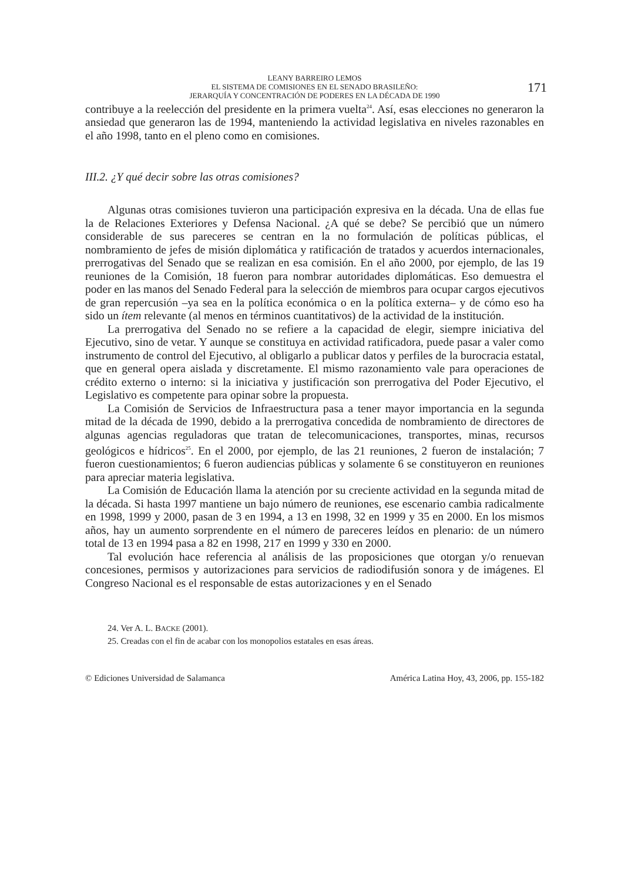LEANY BARREIRO LEMOS
EL SISTEMA DE COMISIONES EN EL SENADO BRASILEÑO:
JERARQUÍA Y CONCENTRACIÓN DE PODERES EN LA DÉCADA DE 1990
171
contribuye a la reelección del presidente en la primera vuelta<sup>24</sup>. Así, esas elecciones no generaron la ansiedad que generaron las de 1994, manteniendo la actividad legislativa en niveles razonables en el año 1998, tanto en el pleno como en comisiones.
III.2. ¿Y qué decir sobre las otras comisiones?
Algunas otras comisiones tuvieron una participación expresiva en la década. Una de ellas fue la de Relaciones Exteriores y Defensa Nacional. ¿A qué se debe? Se percibió que un número considerable de sus pareceres se centran en la no formulación de políticas públicas, el nombramiento de jefes de misión diplomática y ratificación de tratados y acuerdos internacionales, prerrogativas del Senado que se realizan en esa comisión. En el año 2000, por ejemplo, de las 19 reuniones de la Comisión, 18 fueron para nombrar autoridades diplomáticas. Eso demuestra el poder en las manos del Senado Federal para la selección de miembros para ocupar cargos ejecutivos de gran repercusión –ya sea en la política económica o en la política externa– y de cómo eso ha sido un ítem relevante (al menos en términos cuantitativos) de la actividad de la institución.
La prerrogativa del Senado no se refiere a la capacidad de elegir, siempre iniciativa del Ejecutivo, sino de vetar. Y aunque se constituya en actividad ratificadora, puede pasar a valer como instrumento de control del Ejecutivo, al obligarlo a publicar datos y perfiles de la burocracia estatal, que en general opera aislada y discretamente. El mismo razonamiento vale para operaciones de crédito externo o interno: si la iniciativa y justificación son prerrogativa del Poder Ejecutivo, el Legislativo es competente para opinar sobre la propuesta.
La Comisión de Servicios de Infraestructura pasa a tener mayor importancia en la segunda mitad de la década de 1990, debido a la prerrogativa concedida de nombramiento de directores de algunas agencias reguladoras que tratan de telecomunicaciones, transportes, minas, recursos geológicos e hídricos<sup>25</sup>. En el 2000, por ejemplo, de las 21 reuniones, 2 fueron de instalación; 7 fueron cuestionamientos; 6 fueron audiencias públicas y solamente 6 se constituyeron en reuniones para apreciar materia legislativa.
La Comisión de Educación llama la atención por su creciente actividad en la segunda mitad de la década. Si hasta 1997 mantiene un bajo número de reuniones, ese escenario cambia radicalmente en 1998, 1999 y 2000, pasan de 3 en 1994, a 13 en 1998, 32 en 1999 y 35 en 2000. En los mismos años, hay un aumento sorprendente en el número de pareceres leídos en plenario: de un número total de 13 en 1994 pasa a 82 en 1998, 217 en 1999 y 330 en 2000.
Tal evolución hace referencia al análisis de las proposiciones que otorgan y/o renuevan concesiones, permisos y autorizaciones para servicios de radiodifusión sonora y de imágenes. El Congreso Nacional es el responsable de estas autorizaciones y en el Senado
24. Ver A. L. BACKE (2001).
25. Creadas con el fin de acabar con los monopolios estatales en esas áreas.
© Ediciones Universidad de Salamanca América Latina Hoy, 43, 2006, pp. 155-182